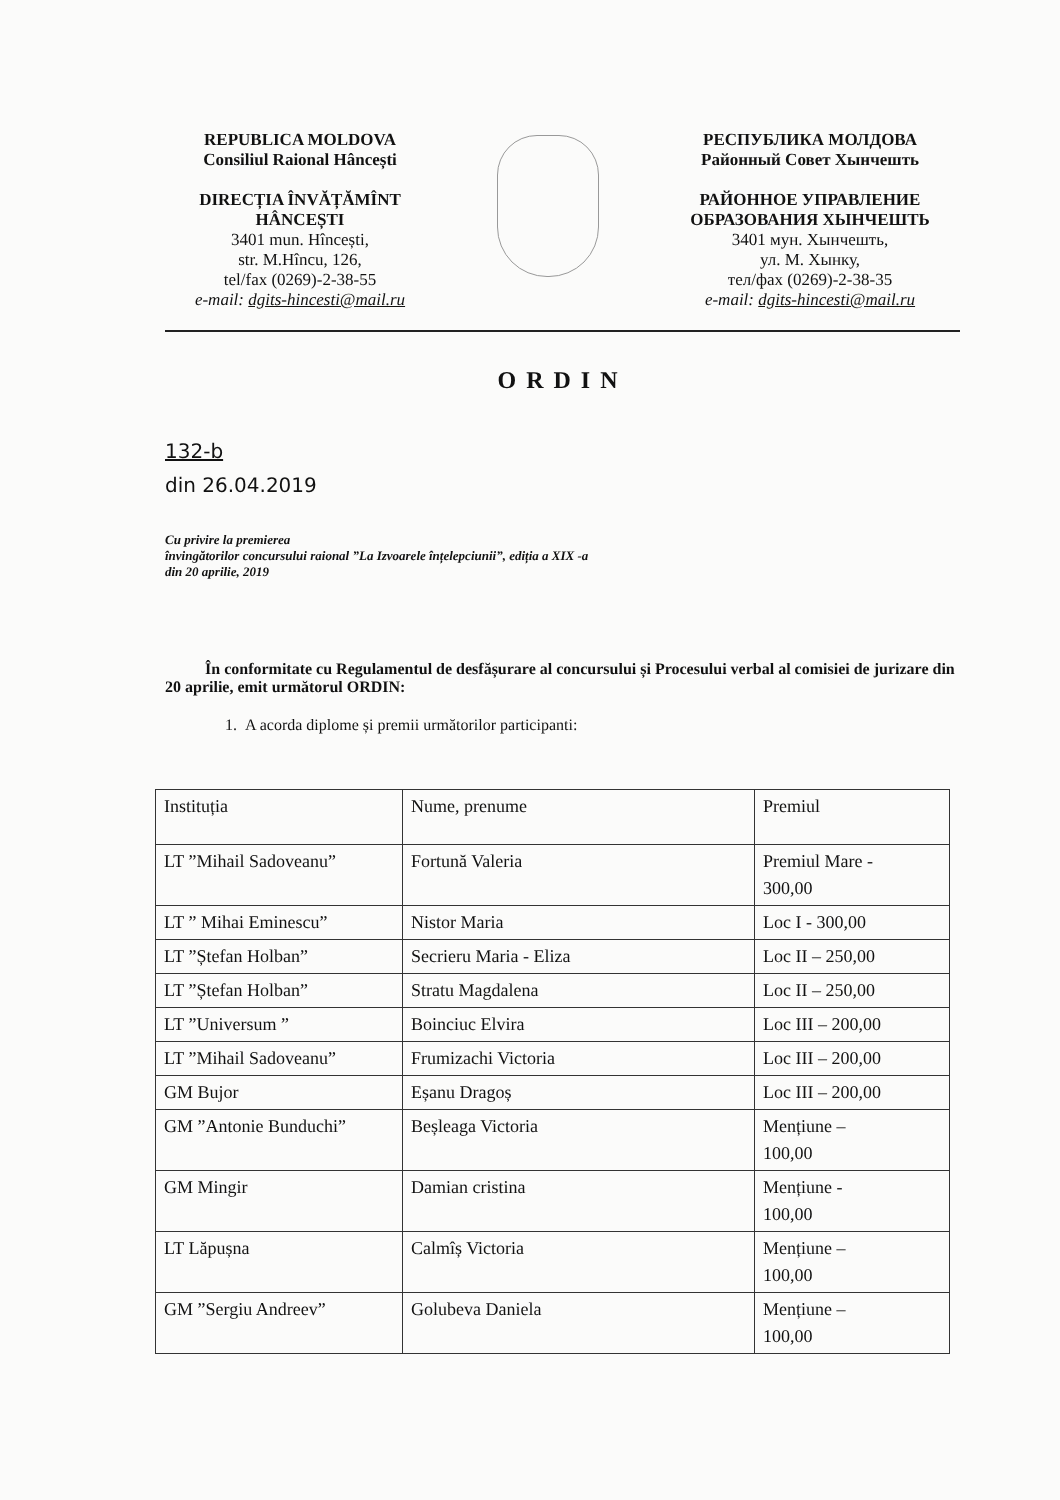REPUBLICA MOLDOVA
Consiliul Raional Hâncești
DIRECȚIA ÎNVĂȚĂMÎNT
HÂNCEȘTI
3401 mun. Hîncești,
str. M.Hîncu, 126,
tel/fax (0269)-2-38-55
e-mail: dgits-hincesti@mail.ru
РЕСПУБЛИКА МОЛДОВА
Районный Совет Хынчешть
РАЙОННОЕ УПРАВЛЕНИЕ
ОБРАЗОВАНИЯ ХЫНЧЕШТЬ
3401 мун. Хынчешть,
ул. М. Хынку,
тел/фах (0269)-2-38-35
e-mail: dgits-hincesti@mail.ru
ORDIN
132-b
din 26.04.2019
Cu privire la premierea
învingătorilor concursului raional ”La Izvoarele înțelepciunii”, ediția a XIX -a
din 20 aprilie, 2019
În conformitate cu Regulamentul de desfășurare al concursului și Procesului verbal al comisiei de jurizare din 20 aprilie, emit următorul ORDIN:
1. A acorda diplome și premii următorilor participanti:
| Instituția | Nume, prenume | Premiul |
| LT ”Mihail Sadoveanu” | Fortună Valeria | Premiul Mare - 300,00 |
| LT ” Mihai Eminescu” | Nistor Maria | Loc I - 300,00 |
| LT ”Ștefan Holban” | Secrieru Maria - Eliza | Loc II – 250,00 |
| LT ”Ștefan Holban” | Stratu Magdalena | Loc II – 250,00 |
| LT ”Universum ” | Boinciuc Elvira | Loc III – 200,00 |
| LT ”Mihail Sadoveanu” | Frumizachi Victoria | Loc III – 200,00 |
| GM Bujor | Eșanu Dragoș | Loc III – 200,00 |
| GM ”Antonie Bunduchi” | Beșleaga Victoria | Mențiune – 100,00 |
| GM Mingir | Damian cristina | Mențiune - 100,00 |
| LT Lăpușna | Calmîș Victoria | Mențiune – 100,00 |
| GM ”Sergiu Andreev” | Golubeva Daniela | Mențiune – 100,00 |